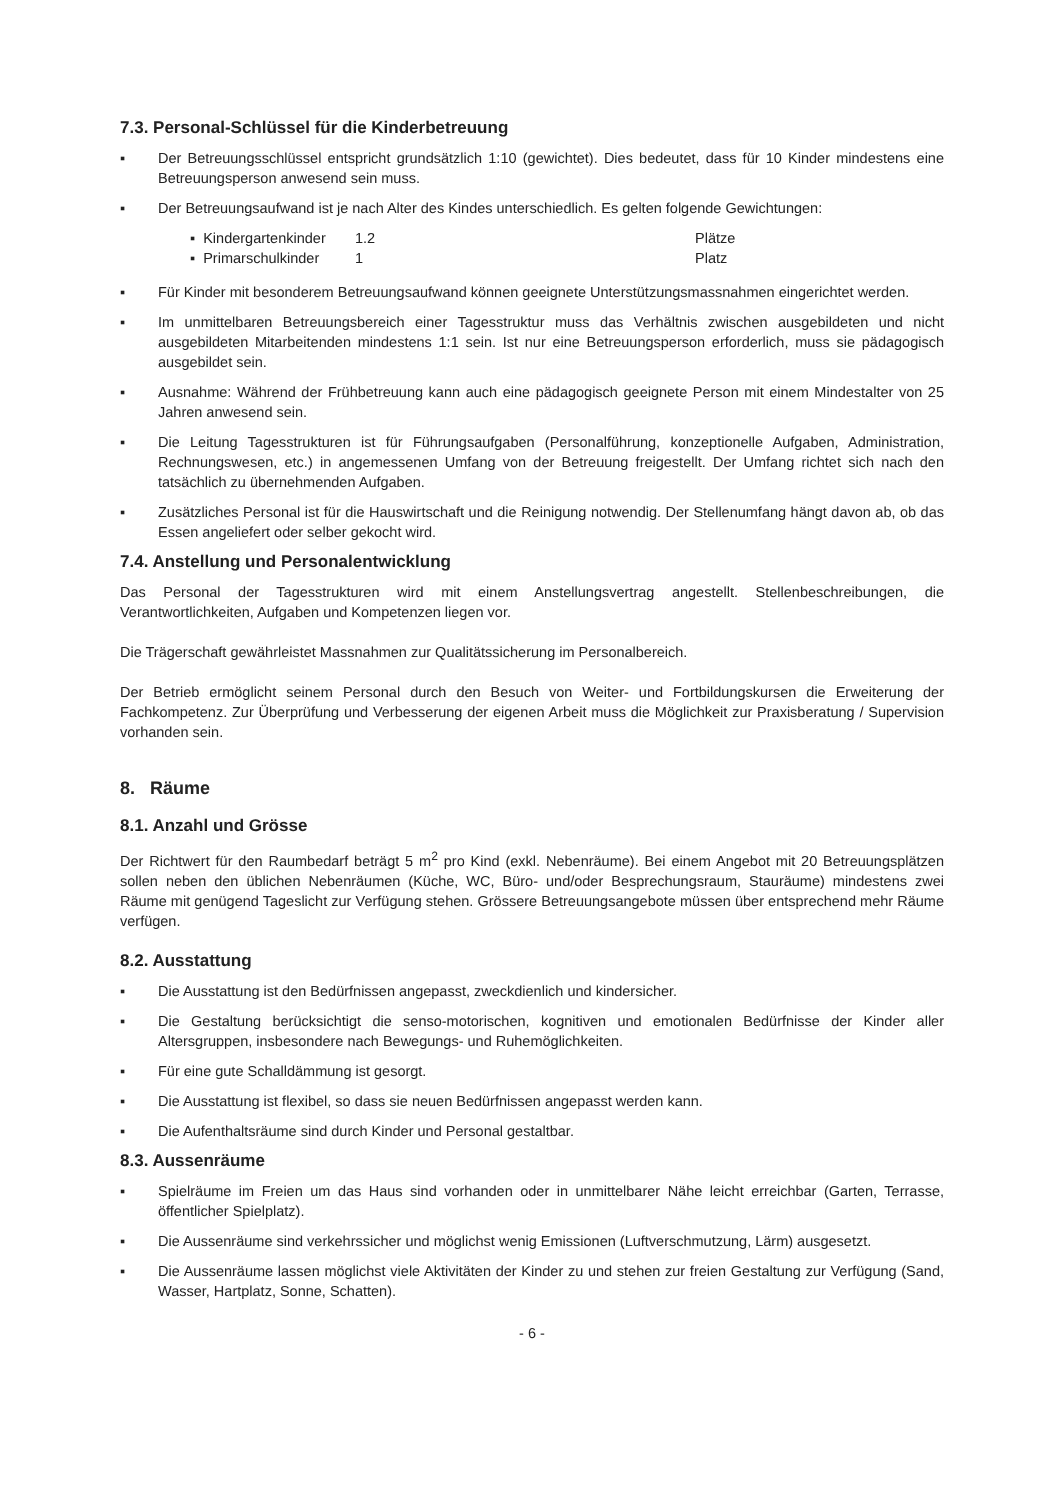7.3. Personal-Schlüssel für die Kinderbetreuung
▪ Der Betreuungsschlüssel entspricht grundsätzlich 1:10 (gewichtet). Dies bedeutet, dass für 10 Kinder mindestens eine Betreuungsperson anwesend sein muss.
▪ Der Betreuungsaufwand ist je nach Alter des Kindes unterschiedlich. Es gelten folgende Gewichtungen:
| ▪ Kindergartenkinder | 1.2 | Plätze |
| ▪ Primarschulkinder | 1 | Platz |
▪ Für Kinder mit besonderem Betreuungsaufwand können geeignete Unterstützungsmassnahmen eingerichtet werden.
▪ Im unmittelbaren Betreuungsbereich einer Tagesstruktur muss das Verhältnis zwischen ausgebildeten und nicht ausgebildeten Mitarbeitenden mindestens 1:1 sein. Ist nur eine Betreuungsperson erforderlich, muss sie pädagogisch ausgebildet sein.
▪ Ausnahme: Während der Frühbetreuung kann auch eine pädagogisch geeignete Person mit einem Mindestalter von 25 Jahren anwesend sein.
▪ Die Leitung Tagesstrukturen ist für Führungsaufgaben (Personalführung, konzeptionelle Aufgaben, Administration, Rechnungswesen, etc.) in angemessenen Umfang von der Betreuung freigestellt. Der Umfang richtet sich nach den tatsächlich zu übernehmenden Aufgaben.
▪ Zusätzliches Personal ist für die Hauswirtschaft und die Reinigung notwendig. Der Stellenumfang hängt davon ab, ob das Essen angeliefert oder selber gekocht wird.
7.4. Anstellung und Personalentwicklung
Das Personal der Tagesstrukturen wird mit einem Anstellungsvertrag angestellt. Stellenbeschreibungen, die Verantwortlichkeiten, Aufgaben und Kompetenzen liegen vor.
Die Trägerschaft gewährleistet Massnahmen zur Qualitätssicherung im Personalbereich.
Der Betrieb ermöglicht seinem Personal durch den Besuch von Weiter- und Fortbildungskursen die Erweiterung der Fachkompetenz. Zur Überprüfung und Verbesserung der eigenen Arbeit muss die Möglichkeit zur Praxisberatung / Supervision vorhanden sein.
8. Räume
8.1. Anzahl und Grösse
Der Richtwert für den Raumbedarf beträgt 5 m<sup>2</sup> pro Kind (exkl. Nebenräume). Bei einem Angebot mit 20 Betreuungsplätzen sollen neben den üblichen Nebenräumen (Küche, WC, Büro- und/oder Besprechungsraum, Stauräume) mindestens zwei Räume mit genügend Tageslicht zur Verfügung stehen. Grössere Betreuungsangebote müssen über entsprechend mehr Räume verfügen.
8.2. Ausstattung
▪ Die Ausstattung ist den Bedürfnissen angepasst, zweckdienlich und kindersicher.
▪ Die Gestaltung berücksichtigt die senso-motorischen, kognitiven und emotionalen Bedürfnisse der Kinder aller Altersgruppen, insbesondere nach Bewegungs- und Ruhemöglichkeiten.
▪ Für eine gute Schalldämmung ist gesorgt.
▪ Die Ausstattung ist flexibel, so dass sie neuen Bedürfnissen angepasst werden kann.
▪ Die Aufenthaltsräume sind durch Kinder und Personal gestaltbar.
8.3. Aussenräume
▪ Spielräume im Freien um das Haus sind vorhanden oder in unmittelbarer Nähe leicht erreichbar (Garten, Terrasse, öffentlicher Spielplatz).
▪ Die Aussenräume sind verkehrssicher und möglichst wenig Emissionen (Luftverschmutzung, Lärm) ausgesetzt.
▪ Die Aussenräume lassen möglichst viele Aktivitäten der Kinder zu und stehen zur freien Gestaltung zur Verfügung (Sand, Wasser, Hartplatz, Sonne, Schatten).
- 6 -